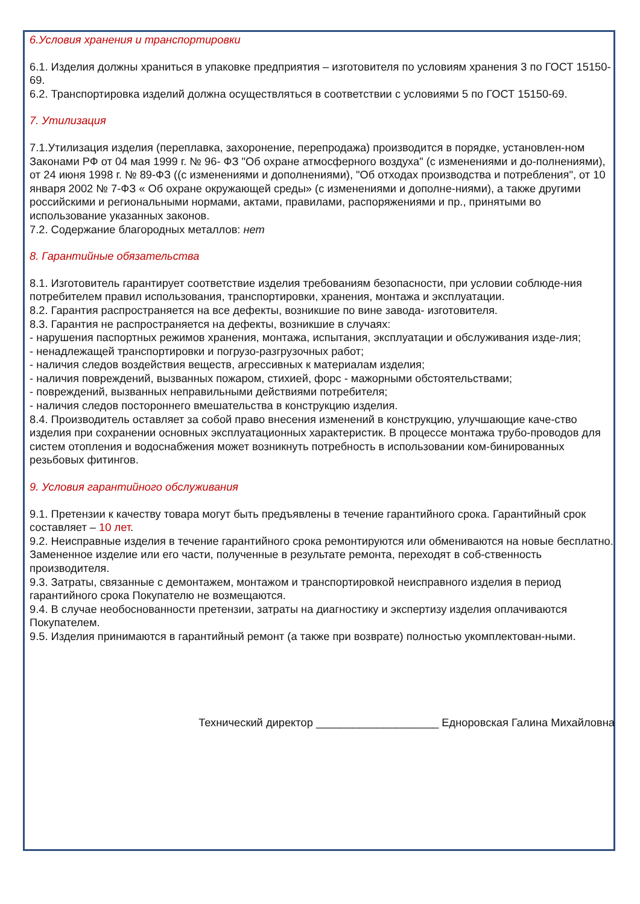6.Условия хранения и транспортировки
6.1. Изделия должны храниться в упаковке предприятия – изготовителя по условиям хранения 3 по ГОСТ 15150-69.
6.2. Транспортировка изделий должна осуществляться в соответствии с условиями 5 по ГОСТ 15150-69.
7. Утилизация
7.1.Утилизация изделия (переплавка, захоронение, перепродажа) производится в порядке, установлен-ном Законами РФ от 04 мая 1999 г. № 96- ФЗ "Об охране атмосферного воздуха" (с изменениями и до-полнениями), от 24 июня 1998 г. № 89-ФЗ ((с изменениями и дополнениями), "Об отходах производства и потребления", от 10 января 2002 № 7-ФЗ « Об охране окружающей среды» (с изменениями и дополне-ниями), а также другими российскими и региональными нормами, актами, правилами, распоряжениями и пр., принятыми во использование указанных законов.
7.2. Содержание благородных металлов: нет
8. Гарантийные обязательства
8.1. Изготовитель гарантирует соответствие изделия требованиям безопасности, при условии соблюде-ния потребителем правил использования, транспортировки, хранения, монтажа и эксплуатации.
8.2. Гарантия распространяется на все дефекты, возникшие по вине завода- изготовителя.
8.3. Гарантия не распространяется на дефекты, возникшие в случаях:
- нарушения паспортных режимов хранения, монтажа, испытания, эксплуатации и обслуживания изде-лия;
- ненадлежащей транспортировки и погрузо-разгрузочных работ;
- наличия следов воздействия веществ, агрессивных к материалам изделия;
- наличия повреждений, вызванных пожаром, стихией, форс - мажорными обстоятельствами;
- повреждений, вызванных неправильными действиями потребителя;
- наличия следов постороннего вмешательства в конструкцию изделия.
8.4. Производитель оставляет за собой право внесения изменений в конструкцию, улучшающие каче-ство изделия при сохранении основных эксплуатационных характеристик. В процессе монтажа трубо-проводов для систем отопления и водоснабжения может возникнуть потребность в использовании ком-бинированных резьбовых фитингов.
9. Условия гарантийного обслуживания
9.1. Претензии к качеству товара могут быть предъявлены в течение гарантийного срока. Гарантийный срок составляет – 10 лет.
9.2. Неисправные изделия в течение гарантийного срока ремонтируются или обмениваются на новые бесплатно. Замененное изделие или его части, полученные в результате ремонта, переходят в соб-ственность производителя.
9.3. Затраты, связанные с демонтажем, монтажом и транспортировкой неисправного изделия в период гарантийного срока Покупателю не возмещаются.
9.4. В случае необоснованности претензии, затраты на диагностику и экспертизу изделия оплачиваются Покупателем.
9.5. Изделия принимаются в гарантийный ремонт (а также при возврате) полностью укомплектован-ными.
Технический директор ____________________ Едноровская Галина Михайловна